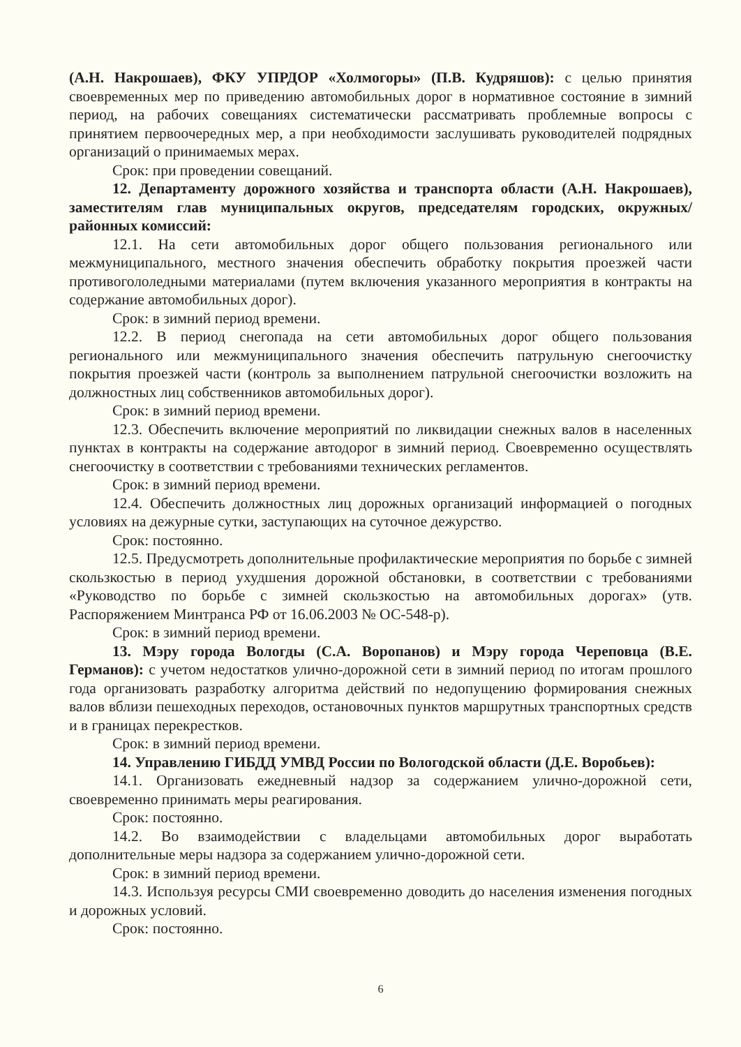(А.Н. Накрошаев), ФКУ УПРДОР «Холмогоры» (П.В. Кудряшов): с целью принятия своевременных мер по приведению автомобильных дорог в нормативное состояние в зимний период, на рабочих совещаниях систематически рассматривать проблемные вопросы с принятием первоочередных мер, а при необходимости заслушивать руководителей подрядных организаций о принимаемых мерах.
Срок: при проведении совещаний.
12. Департаменту дорожного хозяйства и транспорта области (А.Н. Накрошаев), заместителям глав муниципальных округов, председателям городских, окружных/районных комиссий:
12.1. На сети автомобильных дорог общего пользования регионального или межмуниципального, местного значения обеспечить обработку покрытия проезжей части противогололедными материалами (путем включения указанного мероприятия в контракты на содержание автомобильных дорог).
Срок: в зимний период времени.
12.2. В период снегопада на сети автомобильных дорог общего пользования регионального или межмуниципального значения обеспечить патрульную снегоочистку покрытия проезжей части (контроль за выполнением патрульной снегоочистки возложить на должностных лиц собственников автомобильных дорог).
Срок: в зимний период времени.
12.3. Обеспечить включение мероприятий по ликвидации снежных валов в населенных пунктах в контракты на содержание автодорог в зимний период. Своевременно осуществлять снегоочистку в соответствии с требованиями технических регламентов.
Срок: в зимний период времени.
12.4. Обеспечить должностных лиц дорожных организаций информацией о погодных условиях на дежурные сутки, заступающих на суточное дежурство.
Срок: постоянно.
12.5. Предусмотреть дополнительные профилактические мероприятия по борьбе с зимней скользкостью в период ухудшения дорожной обстановки, в соответствии с требованиями «Руководство по борьбе с зимней скользкостью на автомобильных дорогах» (утв. Распоряжением Минтранса РФ от 16.06.2003 № ОС-548-р).
Срок: в зимний период времени.
13. Мэру города Вологды (С.А. Воропанов) и Мэру города Череповца (В.Е. Германов): с учетом недостатков улично-дорожной сети в зимний период по итогам прошлого года организовать разработку алгоритма действий по недопущению формирования снежных валов вблизи пешеходных переходов, остановочных пунктов маршрутных транспортных средств и в границах перекрестков.
Срок: в зимний период времени.
14. Управлению ГИБДД УМВД России по Вологодской области (Д.Е. Воробьев):
14.1. Организовать ежедневный надзор за содержанием улично-дорожной сети, своевременно принимать меры реагирования.
Срок: постоянно.
14.2. Во взаимодействии с владельцами автомобильных дорог выработать дополнительные меры надзора за содержанием улично-дорожной сети.
Срок: в зимний период времени.
14.3. Используя ресурсы СМИ своевременно доводить до населения изменения погодных и дорожных условий.
Срок: постоянно.
6